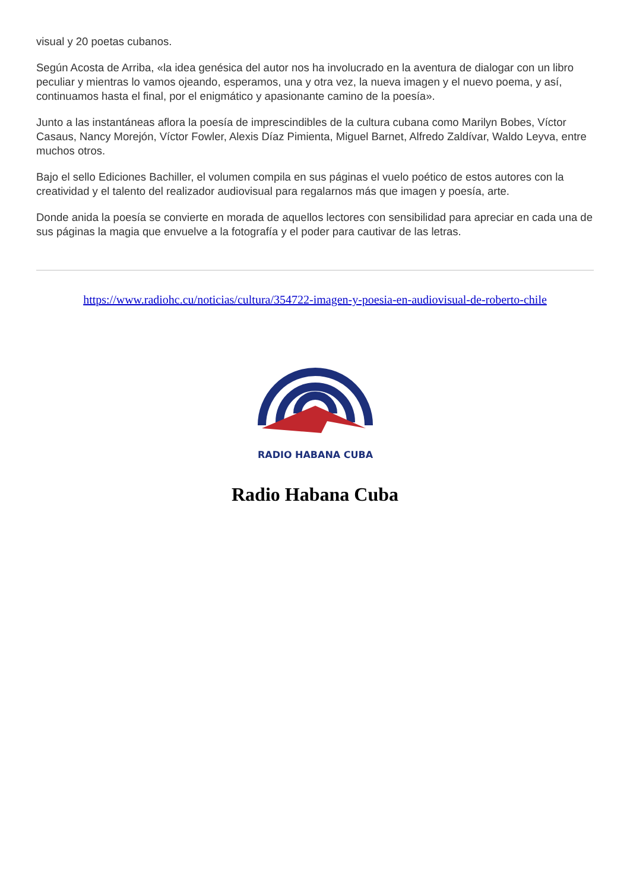visual y 20 poetas cubanos.
Según Acosta de Arriba, «la idea genésica del autor nos ha involucrado en la aventura de dialogar con un libro peculiar y mientras lo vamos ojeando, esperamos, una y otra vez, la nueva imagen y el nuevo poema, y así, continuamos hasta el final, por el enigmático y apasionante camino de la poesía».
Junto a las instantáneas aflora la poesía de imprescindibles de la cultura cubana como Marilyn Bobes, Víctor Casaus, Nancy Morejón, Víctor Fowler, Alexis Díaz Pimienta, Miguel Barnet, Alfredo Zaldívar, Waldo Leyva, entre muchos otros.
Bajo el sello Ediciones Bachiller, el volumen compila en sus páginas el vuelo poético de estos autores con la creatividad y el talento del realizador audiovisual para regalarnos más que imagen y poesía, arte.
Donde anida la poesía se convierte en morada de aquellos lectores con sensibilidad para apreciar en cada una de sus páginas la magia que envuelve a la fotografía y el poder para cautivar de las letras.
https://www.radiohc.cu/noticias/cultura/354722-imagen-y-poesia-en-audiovisual-de-roberto-chile
RADIO HABANA CUBA
Radio Habana Cuba